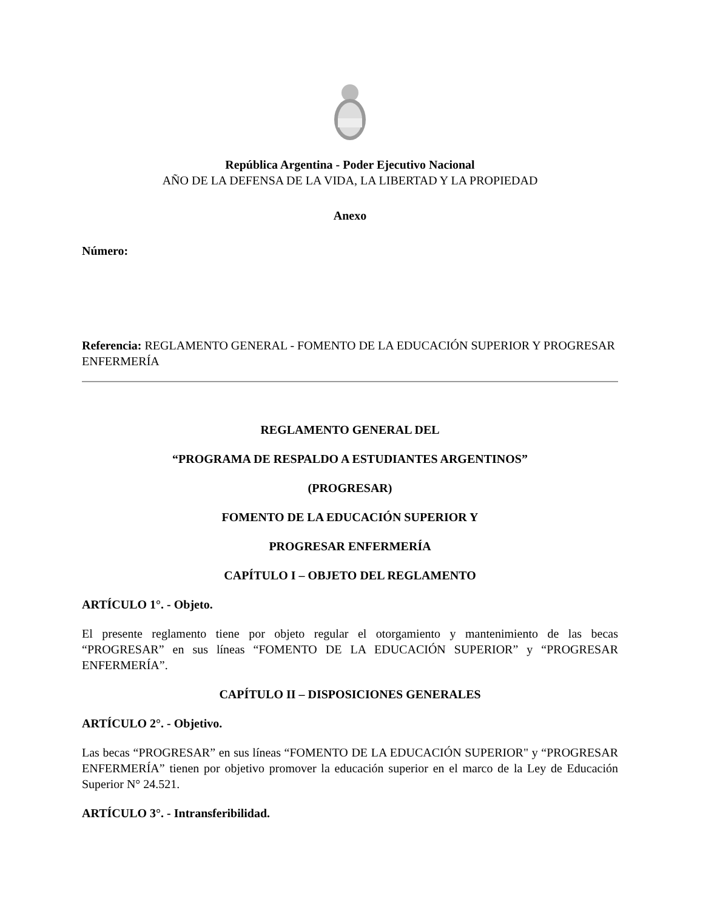República Argentina - Poder Ejecutivo Nacional
AÑO DE LA DEFENSA DE LA VIDA, LA LIBERTAD Y LA PROPIEDAD
Anexo
Número:
Referencia: REGLAMENTO GENERAL - FOMENTO DE LA EDUCACIÓN SUPERIOR Y PROGRESAR ENFERMERÍA
REGLAMENTO GENERAL DEL
“PROGRAMA DE RESPALDO A ESTUDIANTES ARGENTINOS”
(PROGRESAR)
FOMENTO DE LA EDUCACIÓN SUPERIOR Y
PROGRESAR ENFERMERÍA
CAPÍTULO I – OBJETO DEL REGLAMENTO
ARTÍCULO 1°. - Objeto.
El presente reglamento tiene por objeto regular el otorgamiento y mantenimiento de las becas “PROGRESAR” en sus líneas “FOMENTO DE LA EDUCACIÓN SUPERIOR” y “PROGRESAR ENFERMERÍA”.
CAPÍTULO II – DISPOSICIONES GENERALES
ARTÍCULO 2°. - Objetivo.
Las becas “PROGRESAR” en sus líneas “FOMENTO DE LA EDUCACIÓN SUPERIOR" y “PROGRESAR ENFERMERÍA” tienen por objetivo promover la educación superior en el marco de la Ley de Educación Superior N° 24.521.
ARTÍCULO 3°. - Intransferibilidad.